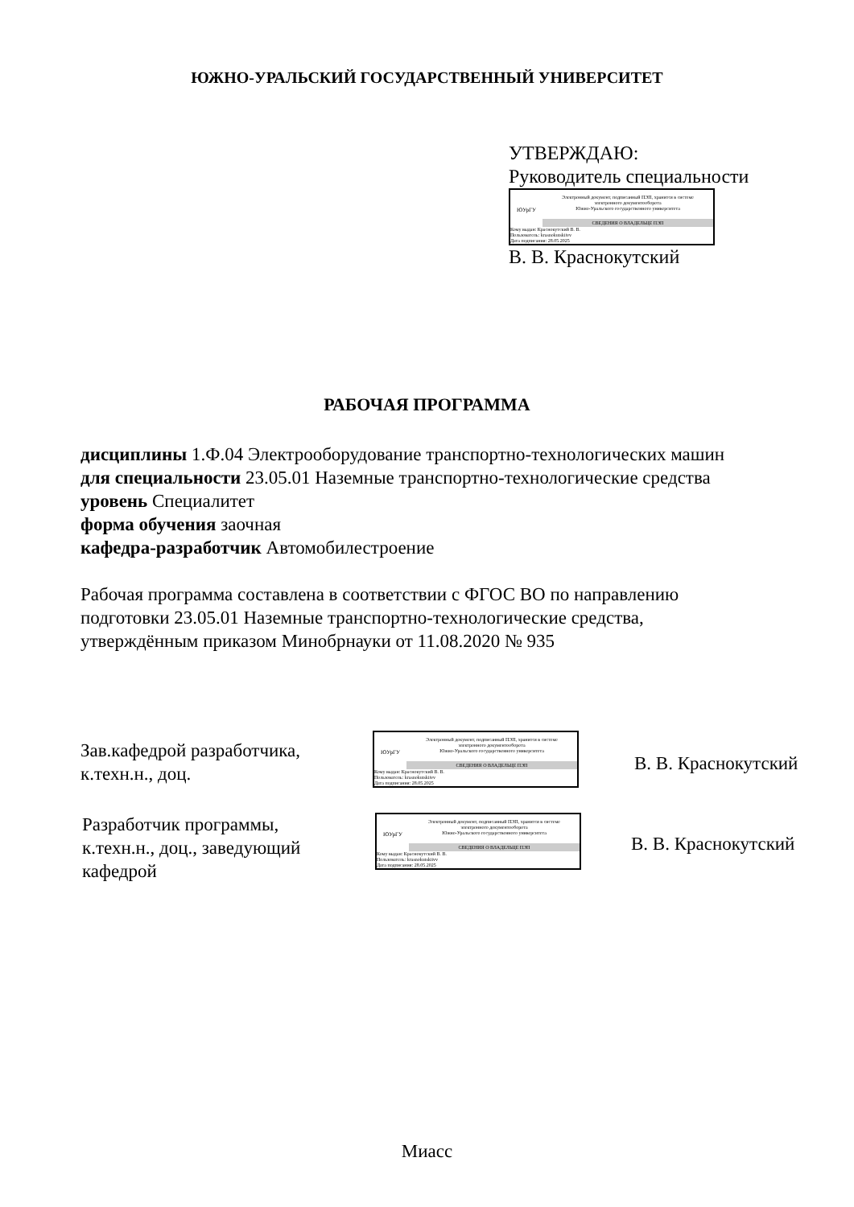ЮЖНО-УРАЛЬСКИЙ ГОСУДАРСТВЕННЫЙ УНИВЕРСИТЕТ
УТВЕРЖДАЮ:
Руководитель специальности
ЮУрГУ
Электронный документ, подписанный ПЭП, хранится в системе
электронного документооборота
Южно-Уральского государственного университета
СВЕДЕНИЯ О ВЛАДЕЛЬЦЕ ПЭП
Кому выдан: Краснокутский В. В.
Пользователь: krasnokutskiivv
Дата подписания: 28.05.2025
В. В. Краснокутский
РАБОЧАЯ ПРОГРАММА
дисциплины 1.Ф.04 Электрооборудование транспортно-технологических машин
для специальности 23.05.01 Наземные транспортно-технологические средства
уровень Специалитет
форма обучения заочная
кафедра-разработчик Автомобилестроение
Рабочая программа составлена в соответствии с ФГОС ВО по направлению
подготовки 23.05.01 Наземные транспортно-технологические средства,
утверждённым приказом Минобрнауки от 11.08.2020 № 935
Зав.кафедрой разработчика,
к.техн.н., доц.
ЮУрГУ
Электронный документ, подписанный ПЭП, хранится в системе
электронного документооборота
Южно-Уральского государственного университета
СВЕДЕНИЯ О ВЛАДЕЛЬЦЕ ПЭП
Кому выдан: Краснокутский В. В.
Пользователь: krasnokutskiivv
Дата подписания: 28.05.2025
В. В. Краснокутский
Разработчик программы,
к.техн.н., доц., заведующий
кафедрой
ЮУрГУ
Электронный документ, подписанный ПЭП, хранится в системе
электронного документооборота
Южно-Уральского государственного университета
СВЕДЕНИЯ О ВЛАДЕЛЬЦЕ ПЭП
Кому выдан: Краснокутский В. В.
Пользователь: krasnokutskiivv
Дата подписания: 28.05.2025
В. В. Краснокутский
Миасс